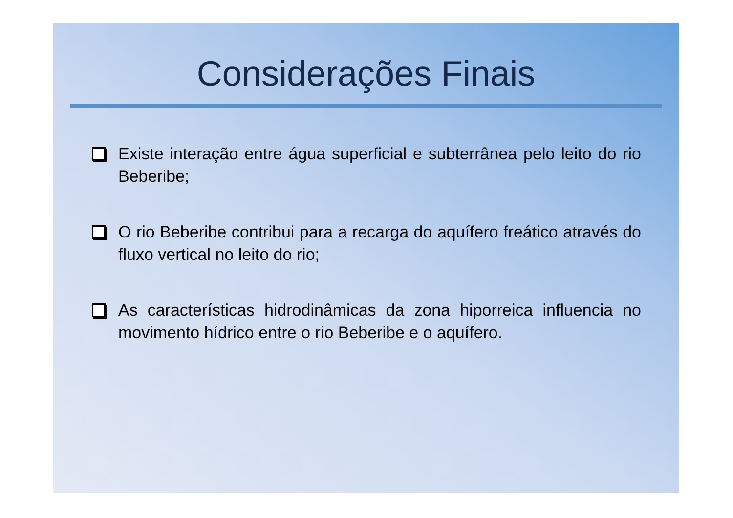Considerações Finais
Existe interação entre água superficial e subterrânea pelo leito do rio Beberibe;
O rio Beberibe contribui para a recarga do aquífero freático através do fluxo vertical no leito do rio;
As características hidrodinâmicas da zona hiporreica influencia no movimento hídrico entre o rio Beberibe e o aquífero.